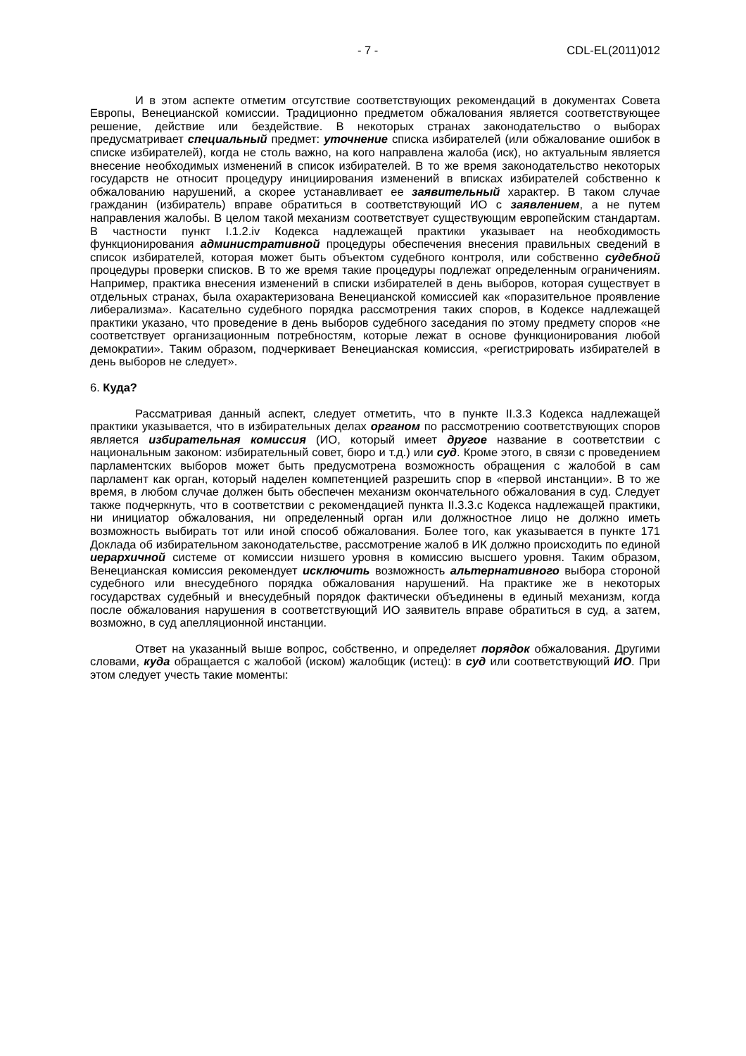- 7 - CDL-EL(2011)012
И в этом аспекте отметим отсутствие соответствующих рекомендаций в документах Совета Европы, Венецианской комиссии. Традиционно предметом обжалования является соответствующее решение, действие или бездействие. В некоторых странах законодательство о выборах предусматривает специальный предмет: уточнение списка избирателей (или обжалование ошибок в списке избирателей), когда не столь важно, на кого направлена жалоба (иск), но актуальным является внесение необходимых изменений в список избирателей. В то же время законодательство некоторых государств не относит процедуру инициирования изменений в вписках избирателей собственно к обжалованию нарушений, а скорее устанавливает ее заявительный характер. В таком случае гражданин (избиратель) вправе обратиться в соответствующий ИО с заявлением, а не путем направления жалобы. В целом такой механизм соответствует существующим европейским стандартам. В частности пункт I.1.2.iv Кодекса надлежащей практики указывает на необходимость функционирования административной процедуры обеспечения внесения правильных сведений в список избирателей, которая может быть объектом судебного контроля, или собственно судебной процедуры проверки списков. В то же время такие процедуры подлежат определенным ограничениям. Например, практика внесения изменений в списки избирателей в день выборов, которая существует в отдельных странах, была охарактеризована Венецианской комиссией как «поразительное проявление либерализма». Касательно судебного порядка рассмотрения таких споров, в Кодексе надлежащей практики указано, что проведение в день выборов судебного заседания по этому предмету споров «не соответствует организационным потребностям, которые лежат в основе функционирования любой демократии». Таким образом, подчеркивает Венецианская комиссия, «регистрировать избирателей в день выборов не следует».
6. Куда?
Рассматривая данный аспект, следует отметить, что в пункте II.3.3 Кодекса надлежащей практики указывается, что в избирательных делах органом по рассмотрению соответствующих споров является избирательная комиссия (ИО, который имеет другое название в соответствии с национальным законом: избирательный совет, бюро и т.д.) или суд. Кроме этого, в связи с проведением парламентских выборов может быть предусмотрена возможность обращения с жалобой в сам парламент как орган, который наделен компетенцией разрешить спор в «первой инстанции». В то же время, в любом случае должен быть обеспечен механизм окончательного обжалования в суд. Следует также подчеркнуть, что в соответствии с рекомендацией пункта II.3.3.c Кодекса надлежащей практики, ни инициатор обжалования, ни определенный орган или должностное лицо не должно иметь возможность выбирать тот или иной способ обжалования. Более того, как указывается в пункте 171 Доклада об избирательном законодательстве, рассмотрение жалоб в ИК должно происходить по единой иерархичной системе от комиссии низшего уровня в комиссию высшего уровня. Таким образом, Венецианская комиссия рекомендует исключить возможность альтернативного выбора стороной судебного или внесудебного порядка обжалования нарушений. На практике же в некоторых государствах судебный и внесудебный порядок фактически объединены в единый механизм, когда после обжалования нарушения в соответствующий ИО заявитель вправе обратиться в суд, а затем, возможно, в суд апелляционной инстанции.
Ответ на указанный выше вопрос, собственно, и определяет порядок обжалования. Другими словами, куда обращается с жалобой (иском) жалобщик (истец): в суд или соответствующий ИО. При этом следует учесть такие моменты: